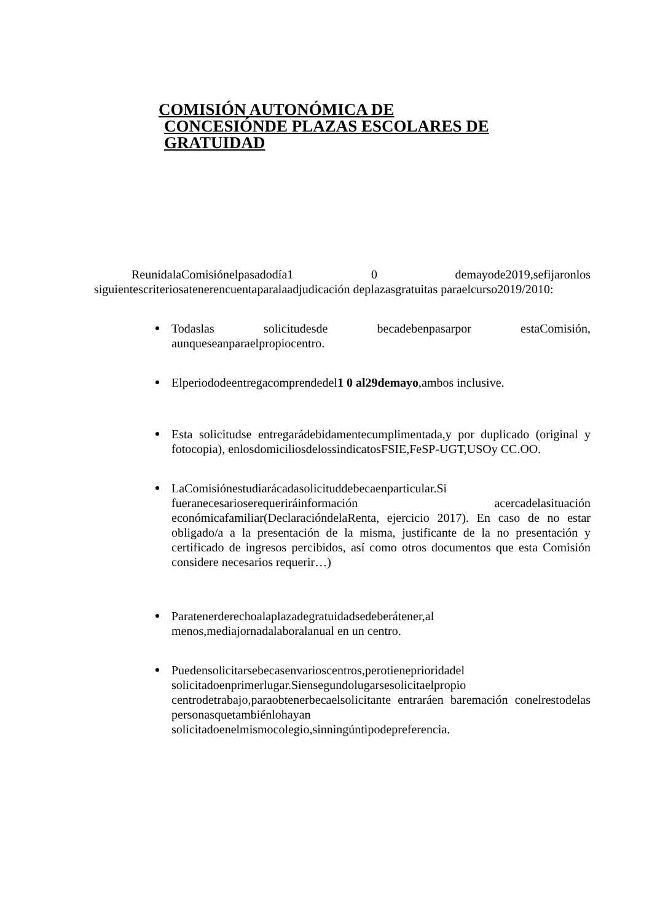COMISIÓN AUTONÓMICA DE
CONCESIÓNDE PLAZAS ESCOLARES DE
GRATUIDAD
ReunidalaComisiónelpasadodía1 0 demayode2019,sefijaronlos siguientescriteriosatenerencuentaparalaadjudicación deplazasgratuitas paraelcurso2019/2010:
Todaslas solicitudesde becadebenpasarpor estaComisión, aunqueseanparaelpropiocentro.
Elperiododeentregacomprendedel1 0 al29demayo,ambos inclusive.
Esta solicitudse entregarádebidamentecumplimentada,y por duplicado (original y fotocopia), enlosdomiciliosdelossindicatosFSIE,FeSP-UGT,USOy CC.OO.
LaComisiónestudiarácadasolicituddebecaenparticular.Si fueranecesarioserequeriráinformación acercadelasituación económicafamiliar(DeclaracióndelaRenta, ejercicio 2017). En caso de no estar obligado/a a la presentación de la misma, justificante de la no presentación y certificado de ingresos percibidos, así como otros documentos que esta Comisión considere necesarios requerir…)
Paratenerderechoalaplazadegratuidadsedeberátener,al menos,mediajornadalaboralanual en un centro.
Puedensolicitarsebecasenvarioscentros,perotieneprioridadel solicitadoenprimerlugar.Siensegundolugarsesolicitaelpropio centrodetrabajo,paraobtenerbecaelsolicitante entraráen baremación conelrestodelas personasquetambiénlohayan solicitadoenelmismocolegio,sinningúntipodepreferencia.